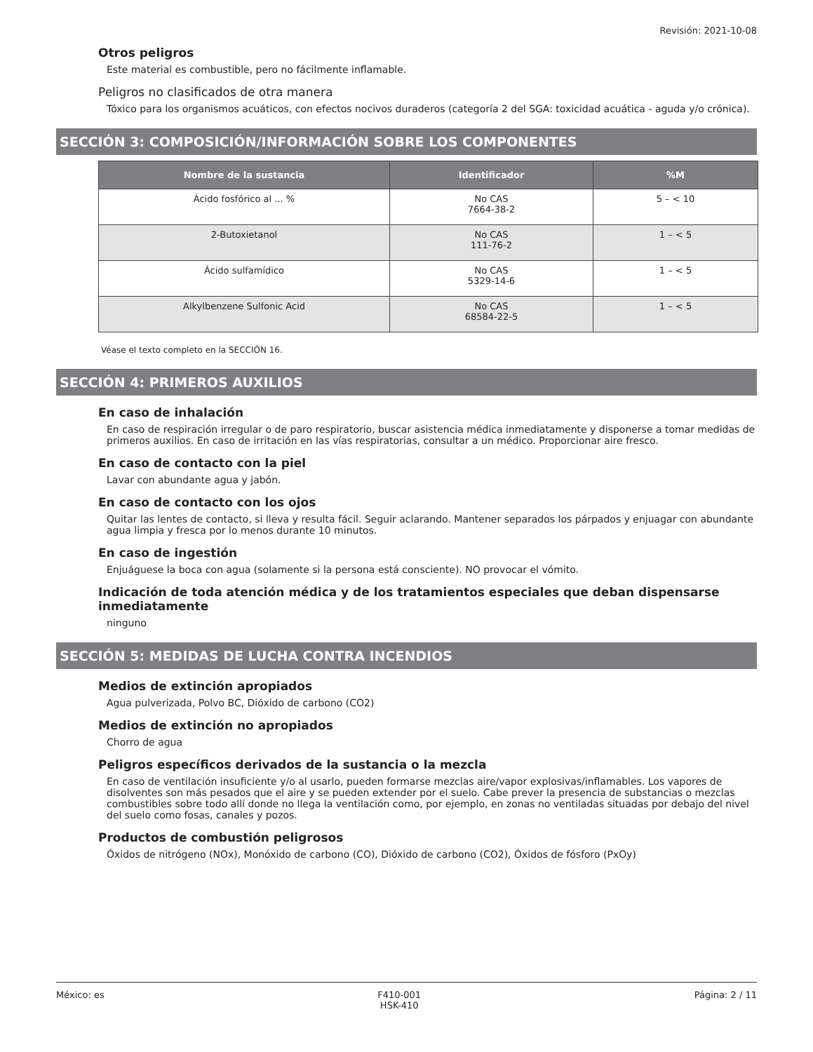Revisión: 2021-10-08
Otros peligros
Este material es combustible, pero no fácilmente inflamable.
Peligros no clasificados de otra manera
Tóxico para los organismos acuáticos, con efectos nocivos duraderos (categoría 2 del SGA: toxicidad acuática - aguda y/o crónica).
SECCIÓN 3: COMPOSICIÓN/INFORMACIÓN SOBRE LOS COMPONENTES
| Nombre de la sustancia | Identificador | %M |
| --- | --- | --- |
| Ácido fosfórico al ... % | No CAS 7664-38-2 | 5 – < 10 |
| 2-Butoxietanol | No CAS 111-76-2 | 1 – < 5 |
| Ácido sulfamídico | No CAS 5329-14-6 | 1 – < 5 |
| Alkylbenzene Sulfonic Acid | No CAS 68584-22-5 | 1 – < 5 |
Véase el texto completo en la SECCIÓN 16.
SECCIÓN 4: PRIMEROS AUXILIOS
En caso de inhalación
En caso de respiración irregular o de paro respiratorio, buscar asistencia médica inmediatamente y disponerse a tomar medidas de primeros auxilios. En caso de irritación en las vías respiratorias, consultar a un médico. Proporcionar aire fresco.
En caso de contacto con la piel
Lavar con abundante agua y jabón.
En caso de contacto con los ojos
Quitar las lentes de contacto, si lleva y resulta fácil. Seguir aclarando. Mantener separados los párpados y enjuagar con abundante agua limpia y fresca por lo menos durante 10 minutos.
En caso de ingestión
Enjuáguese la boca con agua (solamente si la persona está consciente). NO provocar el vómito.
Indicación de toda atención médica y de los tratamientos especiales que deban dispensarse inmediatamente
ninguno
SECCIÓN 5: MEDIDAS DE LUCHA CONTRA INCENDIOS
Medios de extinción apropiados
Agua pulverizada, Polvo BC, Dióxido de carbono (CO2)
Medios de extinción no apropiados
Chorro de agua
Peligros específicos derivados de la sustancia o la mezcla
En caso de ventilación insuficiente y/o al usarlo, pueden formarse mezclas aire/vapor explosivas/inflamables. Los vapores de disolventes son más pesados que el aire y se pueden extender por el suelo. Cabe prever la presencia de substancias o mezclas combustibles sobre todo allí donde no llega la ventilación como, por ejemplo, en zonas no ventiladas situadas por debajo del nivel del suelo como fosas, canales y pozos.
Productos de combustión peligrosos
Óxidos de nitrógeno (NOx), Monóxido de carbono (CO), Dióxido de carbono (CO2), Óxidos de fósforo (PxOy)
México: es F410-001
HSK-410 Página: 2 / 11